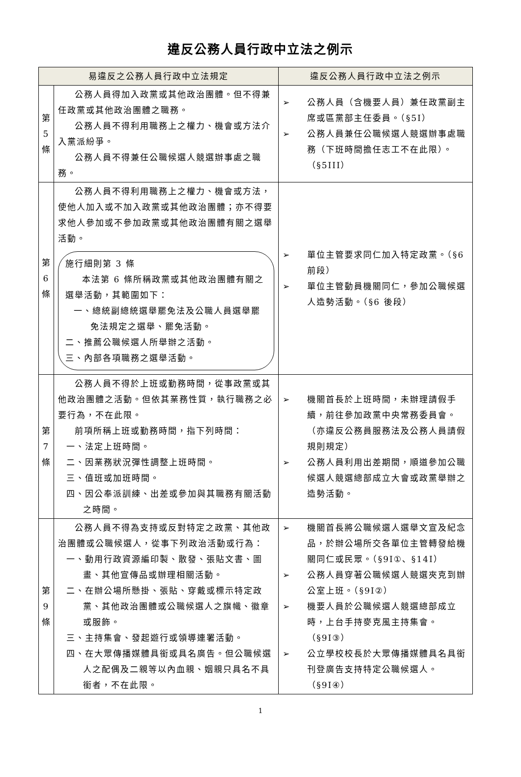違反公務人員行政中立法之例示
| 易違反之公務人員行政中立法規定 | | 違反公務人員行政中立法之例示 |
| --- | --- | --- |
| 第 5 條 | 公務人員得加入政黨或其他政治團體。但不得兼任政黨或其他政治團體之職務。 公務人員不得利用職務上之權力、機會或方法介入黨派紛爭。 公務人員不得兼任公職候選人競選辦事處之職務。 | ➢ 公務人員（含機要人員）兼任政黨副主席或區黨部主任委員。（§5I） ➢ 公務人員兼任公職候選人競選辦事處職務（下班時間擔任志工不在此限）。（§5III） |
| 第 6 條 | 公務人員不得利用職務上之權力、機會或方法，使他人加入或不加入政黨或其他政治團體；亦不得要求他人參加或不參加政黨或其他政治團體有關之選舉活動。 施行細則第 3 條 本法第 6 條所稱政黨或其他政治團體有關之選舉活動，其範圍如下： 一、總統副總統選舉罷免法及公職人員選舉罷免法規定之選舉、罷免活動。 二、推薦公職候選人所舉辦之活動。 三、內部各項職務之選舉活動。 | ➢ 單位主管要求同仁加入特定政黨。（§6 前段） ➢ 單位主管動員機關同仁，參加公職候選人造勢活動。（§6 後段） |
| 第 7 條 | 公務人員不得於上班或勤務時間，從事政黨或其他政治團體之活動。但依其業務性質，執行職務之必要行為，不在此限。 前項所稱上班或勤務時間，指下列時間： 一、法定上班時間。 二、因業務狀況彈性調整上班時間。 三、值班或加班時間。 四、因公奉派訓練、出差或參加與其職務有關活動之時間。 | ➢ 機關首長於上班時間，未辦理請假手續，前往參加政黨中央常務委員會。（亦違反公務員服務法及公務人員請假規則規定） ➢ 公務人員利用出差期間，順道參加公職候選人競選總部成立大會或政黨舉辦之造勢活動。 |
| 第 9 條 | 公務人員不得為支持或反對特定之政黨、其他政治團體或公職候選人，從事下列政治活動或行為： 一、動用行政資源編印製、散發、張貼文書、圖畫、其他宣傳品或辦理相關活動。 二、在辦公場所懸掛、張貼、穿戴或標示特定政黨、其他政治團體或公職候選人之旗幟、徽章或服飾。 三、主持集會、發起遊行或領導連署活動。 四、在大眾傳播媒體具銜或具名廣告。但公職候選人之配偶及二親等以內血親、姻親只具名不具銜者，不在此限。 | ➢ 機關首長將公職候選人選舉文宣及紀念品，於辦公場所交各單位主管轉發給機關同仁或民眾。（§9I①、§14I） ➢ 公務人員穿著公職候選人競選夾克到辦公室上班。（§9I②） ➢ 機要人員於公職候選人競選總部成立時，上台手持麥克風主持集會。（§9I③） ➢ 公立學校校長於大眾傳播媒體具名具銜刊登廣告支持特定公職候選人。（§9I④） |
1